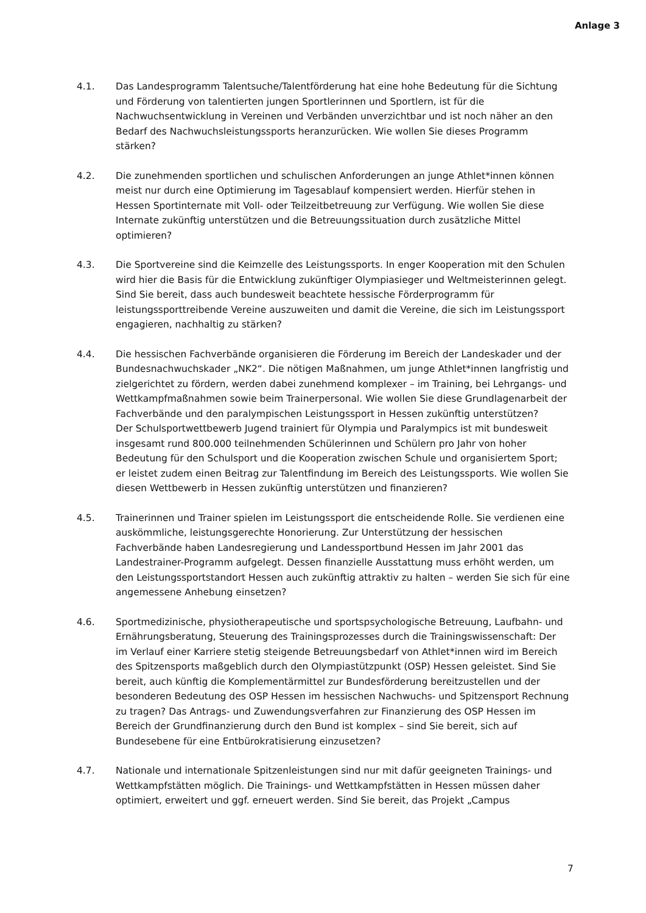Anlage 3
4.1. Das Landesprogramm Talentsuche/Talentförderung hat eine hohe Bedeutung für die Sichtung und Förderung von talentierten jungen Sportlerinnen und Sportlern, ist für die Nachwuchsentwicklung in Vereinen und Verbänden unverzichtbar und ist noch näher an den Bedarf des Nachwuchsleistungssports heranzurücken. Wie wollen Sie dieses Programm stärken?
4.2. Die zunehmenden sportlichen und schulischen Anforderungen an junge Athlet*innen können meist nur durch eine Optimierung im Tagesablauf kompensiert werden. Hierfür stehen in Hessen Sportinternate mit Voll- oder Teilzeitbetreuung zur Verfügung. Wie wollen Sie diese Internate zukünftig unterstützen und die Betreuungssituation durch zusätzliche Mittel optimieren?
4.3. Die Sportvereine sind die Keimzelle des Leistungssports. In enger Kooperation mit den Schulen wird hier die Basis für die Entwicklung zukünftiger Olympiasieger und Weltmeisterinnen gelegt. Sind Sie bereit, dass auch bundesweit beachtete hessische Förderprogramm für leistungssporttreibende Vereine auszuweiten und damit die Vereine, die sich im Leistungssport engagieren, nachhaltig zu stärken?
4.4. Die hessischen Fachverbände organisieren die Förderung im Bereich der Landeskader und der Bundesnachwuchskader „NK2“. Die nötigen Maßnahmen, um junge Athlet*innen langfristig und zielgerichtet zu fördern, werden dabei zunehmend komplexer – im Training, bei Lehrgangs- und Wettkampfmaßnahmen sowie beim Trainerpersonal. Wie wollen Sie diese Grundlagenarbeit der Fachverbände und den paralympischen Leistungssport in Hessen zukünftig unterstützen?
Der Schulsportwettbewerb Jugend trainiert für Olympia und Paralympics ist mit bundesweit insgesamt rund 800.000 teilnehmenden Schülerinnen und Schülern pro Jahr von hoher Bedeutung für den Schulsport und die Kooperation zwischen Schule und organisiertem Sport; er leistet zudem einen Beitrag zur Talentfindung im Bereich des Leistungssports. Wie wollen Sie diesen Wettbewerb in Hessen zukünftig unterstützen und finanzieren?
4.5. Trainerinnen und Trainer spielen im Leistungssport die entscheidende Rolle. Sie verdienen eine auskömmliche, leistungsgerechte Honorierung. Zur Unterstützung der hessischen Fachverbände haben Landesregierung und Landessportbund Hessen im Jahr 2001 das Landestrainer-Programm aufgelegt. Dessen finanzielle Ausstattung muss erhöht werden, um den Leistungssportstandort Hessen auch zukünftig attraktiv zu halten – werden Sie sich für eine angemessene Anhebung einsetzen?
4.6. Sportmedizinische, physiotherapeutische und sportspsychologische Betreuung, Laufbahn- und Ernährungsberatung, Steuerung des Trainingsprozesses durch die Trainingswissenschaft: Der im Verlauf einer Karriere stetig steigende Betreuungsbedarf von Athlet*innen wird im Bereich des Spitzensports maßgeblich durch den Olympiastützpunkt (OSP) Hessen geleistet. Sind Sie bereit, auch künftig die Komplementärmittel zur Bundesförderung bereitzustellen und der besonderen Bedeutung des OSP Hessen im hessischen Nachwuchs- und Spitzensport Rechnung zu tragen? Das Antrags- und Zuwendungsverfahren zur Finanzierung des OSP Hessen im Bereich der Grundfinanzierung durch den Bund ist komplex – sind Sie bereit, sich auf Bundesebene für eine Entbürokratisierung einzusetzen?
4.7. Nationale und internationale Spitzenleistungen sind nur mit dafür geeigneten Trainings- und Wettkampfstätten möglich. Die Trainings- und Wettkampfstätten in Hessen müssen daher optimiert, erweitert und ggf. erneuert werden. Sind Sie bereit, das Projekt „Campus
7